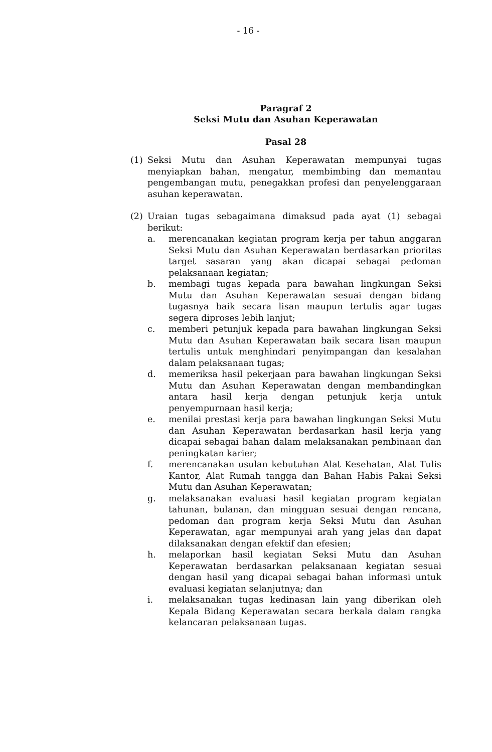- 16 -
Paragraf 2
Seksi Mutu dan Asuhan Keperawatan
Pasal 28
(1) Seksi Mutu dan Asuhan Keperawatan mempunyai tugas menyiapkan bahan, mengatur, membimbing dan memantau pengembangan mutu, penegakkan profesi dan penyelenggaraan asuhan keperawatan.
(2) Uraian tugas sebagaimana dimaksud pada ayat (1) sebagai berikut:
a. merencanakan kegiatan program kerja per tahun anggaran Seksi Mutu dan Asuhan Keperawatan berdasarkan prioritas target sasaran yang akan dicapai sebagai pedoman pelaksanaan kegiatan;
b. membagi tugas kepada para bawahan lingkungan Seksi Mutu dan Asuhan Keperawatan sesuai dengan bidang tugasnya baik secara lisan maupun tertulis agar tugas segera diproses lebih lanjut;
c. memberi petunjuk kepada para bawahan lingkungan Seksi Mutu dan Asuhan Keperawatan baik secara lisan maupun tertulis untuk menghindari penyimpangan dan kesalahan dalam pelaksanaan tugas;
d. memeriksa hasil pekerjaan para bawahan lingkungan Seksi Mutu dan Asuhan Keperawatan dengan membandingkan antara hasil kerja dengan petunjuk kerja untuk penyempurnaan hasil kerja;
e. menilai prestasi kerja para bawahan lingkungan Seksi Mutu dan Asuhan Keperawatan berdasarkan hasil kerja yang dicapai sebagai bahan dalam melaksanakan pembinaan dan peningkatan karier;
f. merencanakan usulan kebutuhan Alat Kesehatan, Alat Tulis Kantor, Alat Rumah tangga dan Bahan Habis Pakai Seksi Mutu dan Asuhan Keperawatan;
g. melaksanakan evaluasi hasil kegiatan program kegiatan tahunan, bulanan, dan mingguan sesuai dengan rencana, pedoman dan program kerja Seksi Mutu dan Asuhan Keperawatan, agar mempunyai arah yang jelas dan dapat dilaksanakan dengan efektif dan efesien;
h. melaporkan hasil kegiatan Seksi Mutu dan Asuhan Keperawatan berdasarkan pelaksanaan kegiatan sesuai dengan hasil yang dicapai sebagai bahan informasi untuk evaluasi kegiatan selanjutnya; dan
i. melaksanakan tugas kedinasan lain yang diberikan oleh Kepala Bidang Keperawatan secara berkala dalam rangka kelancaran pelaksanaan tugas.